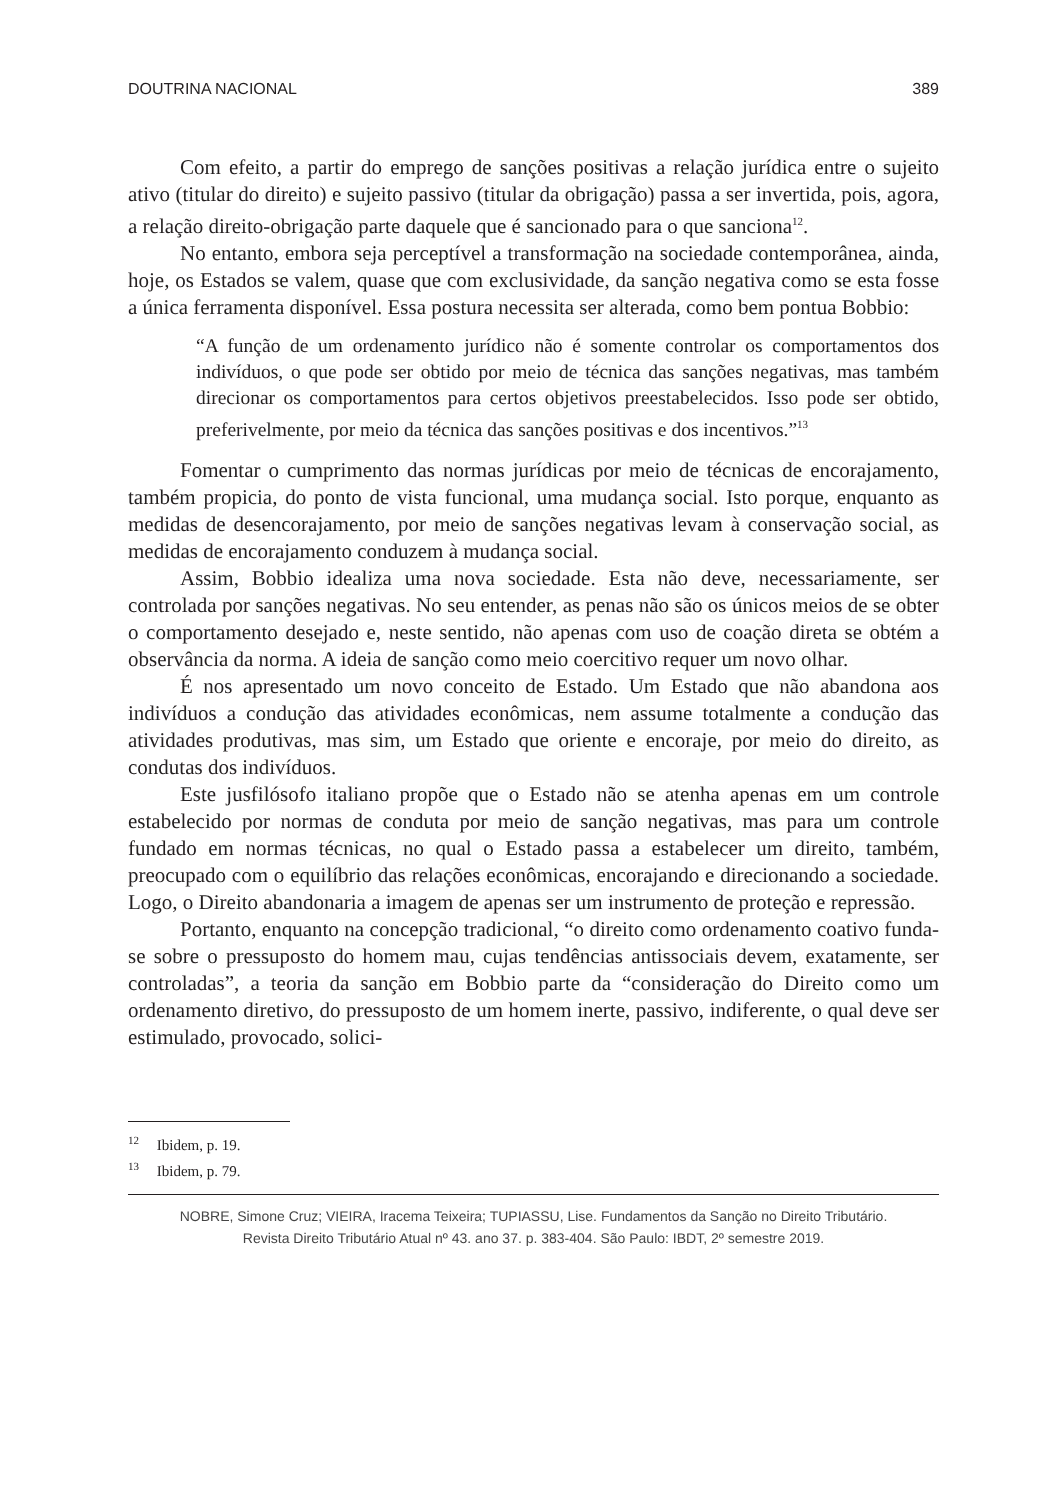DOUTRINA NACIONAL 389
Com efeito, a partir do emprego de sanções positivas a relação jurídica entre o sujeito ativo (titular do direito) e sujeito passivo (titular da obrigação) passa a ser invertida, pois, agora, a relação direito-obrigação parte daquele que é sancionado para o que sanciona<sup>12</sup>.
No entanto, embora seja perceptível a transformação na sociedade contemporânea, ainda, hoje, os Estados se valem, quase que com exclusividade, da sanção negativa como se esta fosse a única ferramenta disponível. Essa postura necessita ser alterada, como bem pontua Bobbio:
“A função de um ordenamento jurídico não é somente controlar os comportamentos dos indivíduos, o que pode ser obtido por meio de técnica das sanções negativas, mas também direcionar os comportamentos para certos objetivos preestabelecidos. Isso pode ser obtido, preferivelmente, por meio da técnica das sanções positivas e dos incentivos.”<sup>13</sup>
Fomentar o cumprimento das normas jurídicas por meio de técnicas de encorajamento, também propicia, do ponto de vista funcional, uma mudança social. Isto porque, enquanto as medidas de desencorajamento, por meio de sanções negativas levam à conservação social, as medidas de encorajamento conduzem à mudança social.
Assim, Bobbio idealiza uma nova sociedade. Esta não deve, necessariamente, ser controlada por sanções negativas. No seu entender, as penas não são os únicos meios de se obter o comportamento desejado e, neste sentido, não apenas com uso de coação direta se obtém a observância da norma. A ideia de sanção como meio coercitivo requer um novo olhar.
É nos apresentado um novo conceito de Estado. Um Estado que não abandona aos indivíduos a condução das atividades econômicas, nem assume totalmente a condução das atividades produtivas, mas sim, um Estado que oriente e encoraje, por meio do direito, as condutas dos indivíduos.
Este jusfilósofo italiano propõe que o Estado não se atenha apenas em um controle estabelecido por normas de conduta por meio de sanção negativas, mas para um controle fundado em normas técnicas, no qual o Estado passa a estabelecer um direito, também, preocupado com o equilíbrio das relações econômicas, encorajando e direcionando a sociedade. Logo, o Direito abandonaria a imagem de apenas ser um instrumento de proteção e repressão.
Portanto, enquanto na concepção tradicional, “o direito como ordenamento coativo funda-se sobre o pressuposto do homem mau, cujas tendências antissociais devem, exatamente, ser controladas”, a teoria da sanção em Bobbio parte da “consideração do Direito como um ordenamento diretivo, do pressuposto de um homem inerte, passivo, indiferente, o qual deve ser estimulado, provocado, solici-
<sup>12</sup> Ibidem, p. 19.
<sup>13</sup> Ibidem, p. 79.
NOBRE, Simone Cruz; VIEIRA, Iracema Teixeira; TUPIASSU, Lise. Fundamentos da Sanção no Direito Tributário.
Revista Direito Tributário Atual nº 43. ano 37. p. 383-404. São Paulo: IBDT, 2º semestre 2019.